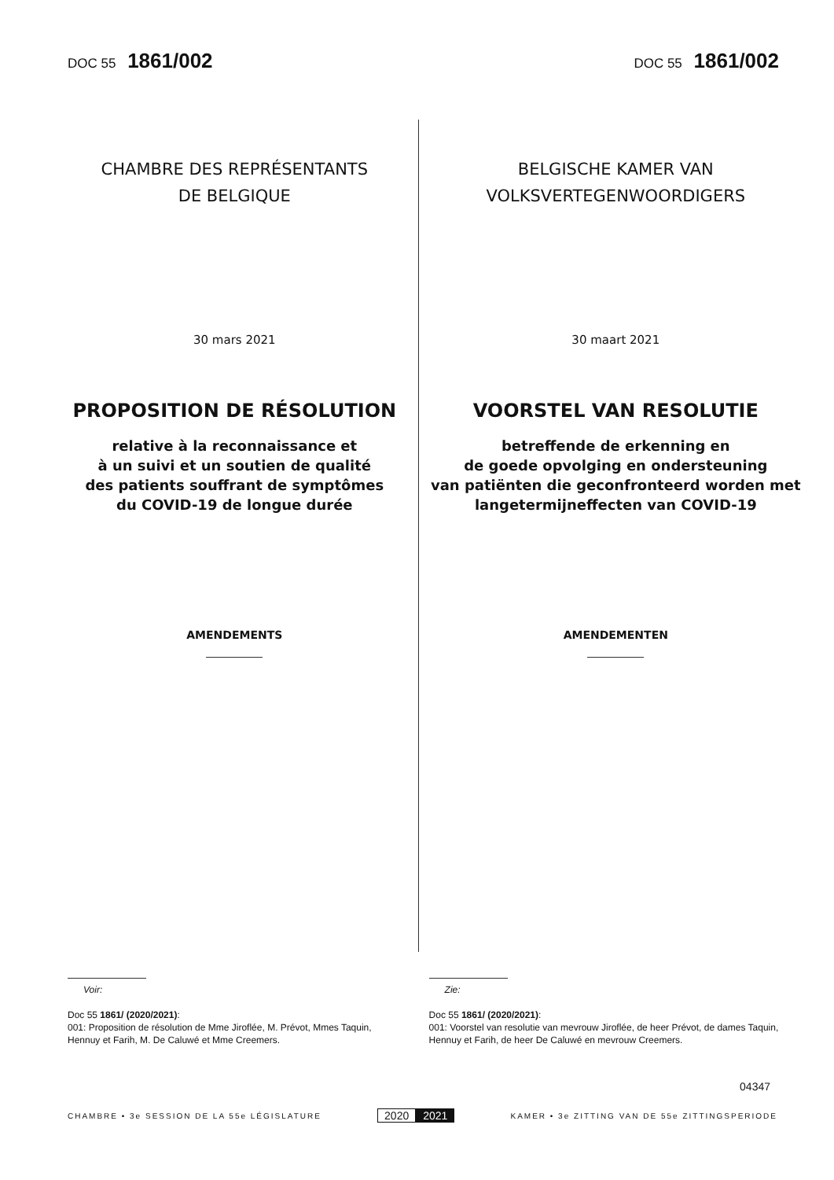DOC 55 1861/002
DOC 55 1861/002
CHAMBRE DES REPRÉSENTANTS
DE BELGIQUE
30 mars 2021
PROPOSITION DE RÉSOLUTION
relative à la reconnaissance et
à un suivi et un soutien de qualité
des patients souffrant de symptômes
du COVID-19 de longue durée
AMENDEMENTS
BELGISCHE KAMER VAN
VOLKSVERTEGENWOORDIGERS
30 maart 2021
VOORSTEL VAN RESOLUTIE
betreffende de erkenning en
de goede opvolging en ondersteuning
van patiënten die geconfronteerd worden met
langetermijneffecten van COVID-19
AMENDEMENTEN
Voir:
Doc 55 1861/ (2020/2021):
001: Proposition de résolution de Mme Jiroflée, M. Prévot, Mmes Taquin, Hennuy et Farih, M. De Caluwé et Mme Creemers.
Zie:
Doc 55 1861/ (2020/2021):
001: Voorstel van resolutie van mevrouw Jiroflée, de heer Prévot, de dames Taquin, Hennuy et Farih, de heer De Caluwé en mevrouw Creemers.
04347
CHAMBRE • 3e SESSION DE LA 55e LÉGISLATURE
2020 2021
KAMER • 3e ZITTING VAN DE 55e ZITTINGSPERIODE